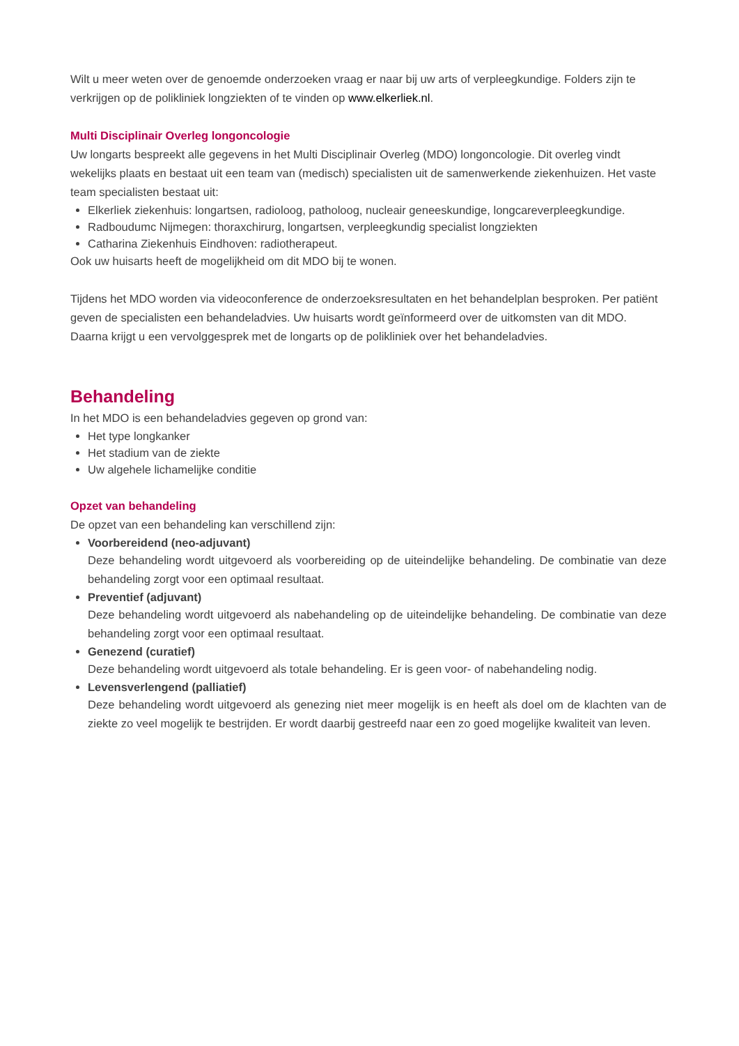Wilt u meer weten over de genoemde onderzoeken vraag er naar bij uw arts of verpleegkundige. Folders zijn te verkrijgen op de polikliniek longziekten of te vinden op www.elkerliek.nl.
Multi Disciplinair Overleg longoncologie
Uw longarts bespreekt alle gegevens in het Multi Disciplinair Overleg (MDO) longoncologie. Dit overleg vindt wekelijks plaats en bestaat uit een team van (medisch) specialisten uit de samenwerkende ziekenhuizen. Het vaste team specialisten bestaat uit:
Elkerliek ziekenhuis: longartsen, radioloog, patholoog, nucleair geneeskundige, longcareverpleegkundige.
Radboudumc Nijmegen: thoraxchirurg, longartsen, verpleegkundig specialist longziekten
Catharina Ziekenhuis Eindhoven: radiotherapeut.
Ook uw huisarts heeft de mogelijkheid om dit MDO bij te wonen.
Tijdens het MDO worden via videoconference de onderzoeksresultaten en het behandelplan besproken. Per patiënt geven de specialisten een behandeladvies. Uw huisarts wordt geïnformeerd over de uitkomsten van dit MDO. Daarna krijgt u een vervolggesprek met de longarts op de polikliniek over het behandeladvies.
Behandeling
In het MDO is een behandeladvies gegeven op grond van:
Het type longkanker
Het stadium van de ziekte
Uw algehele lichamelijke conditie
Opzet van behandeling
De opzet van een behandeling kan verschillend zijn:
Voorbereidend (neo-adjuvant)
Deze behandeling wordt uitgevoerd als voorbereiding op de uiteindelijke behandeling. De combinatie van deze behandeling zorgt voor een optimaal resultaat.
Preventief (adjuvant)
Deze behandeling wordt uitgevoerd als nabehandeling op de uiteindelijke behandeling. De combinatie van deze behandeling zorgt voor een optimaal resultaat.
Genezend (curatief)
Deze behandeling wordt uitgevoerd als totale behandeling. Er is geen voor- of nabehandeling nodig.
Levensverlengend (palliatief)
Deze behandeling wordt uitgevoerd als genezing niet meer mogelijk is en heeft als doel om de klachten van de ziekte zo veel mogelijk te bestrijden. Er wordt daarbij gestreefd naar een zo goed mogelijke kwaliteit van leven.